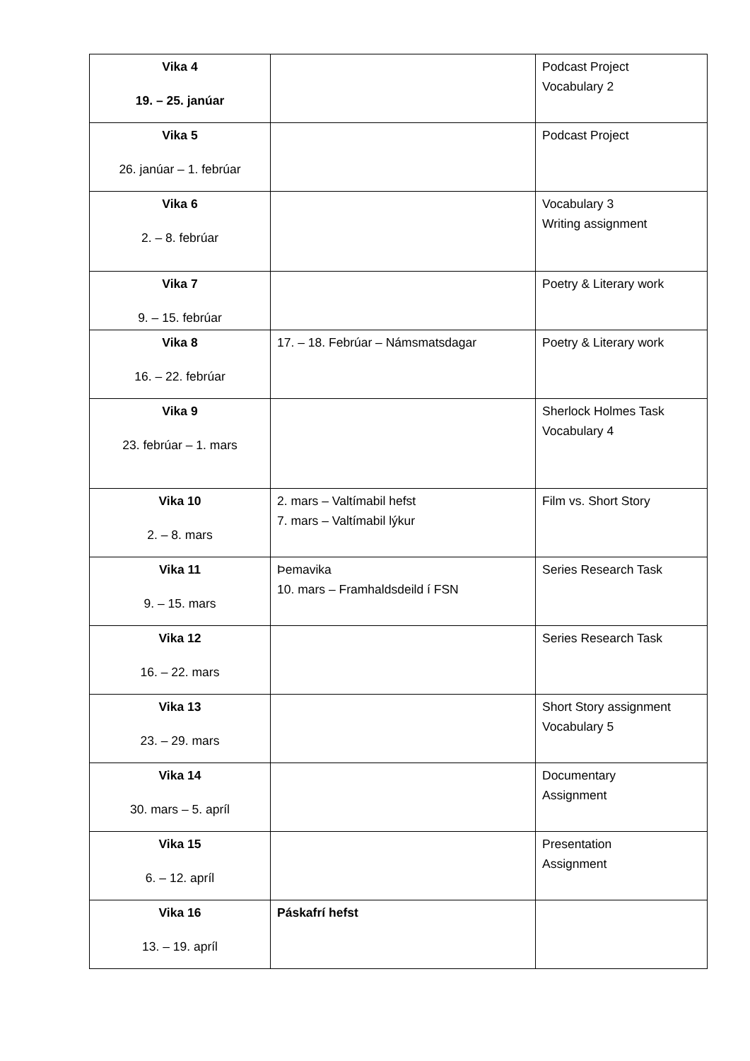| Vika 4 19. – 25. janúar | | Podcast Project Vocabulary 2 |
| Vika 5 26. janúar – 1. febrúar | | Podcast Project |
| Vika 6 2. – 8. febrúar | | Vocabulary 3 Writing assignment |
| Vika 7 9. – 15. febrúar | | Poetry & Literary work |
| Vika 8 16. – 22. febrúar | 17. – 18. Febrúar – Námsmatsdagar | Poetry & Literary work |
| Vika 9 23. febrúar – 1. mars | | Sherlock Holmes Task Vocabulary 4 |
| Vika 10 2. – 8. mars | 2. mars – Valtímabil hefst 7. mars – Valtímabil lýkur | Film vs. Short Story |
| Vika 11 9. – 15. mars | Þemavika 10. mars – Framhaldsdeild í FSN | Series Research Task |
| Vika 12 16. – 22. mars | | Series Research Task |
| Vika 13 23. – 29. mars | | Short Story assignment Vocabulary 5 |
| Vika 14 30. mars – 5. apríl | | Documentary Assignment |
| Vika 15 6. – 12. apríl | | Presentation Assignment |
| Vika 16 13. – 19. apríl | Páskafrí hefst | |